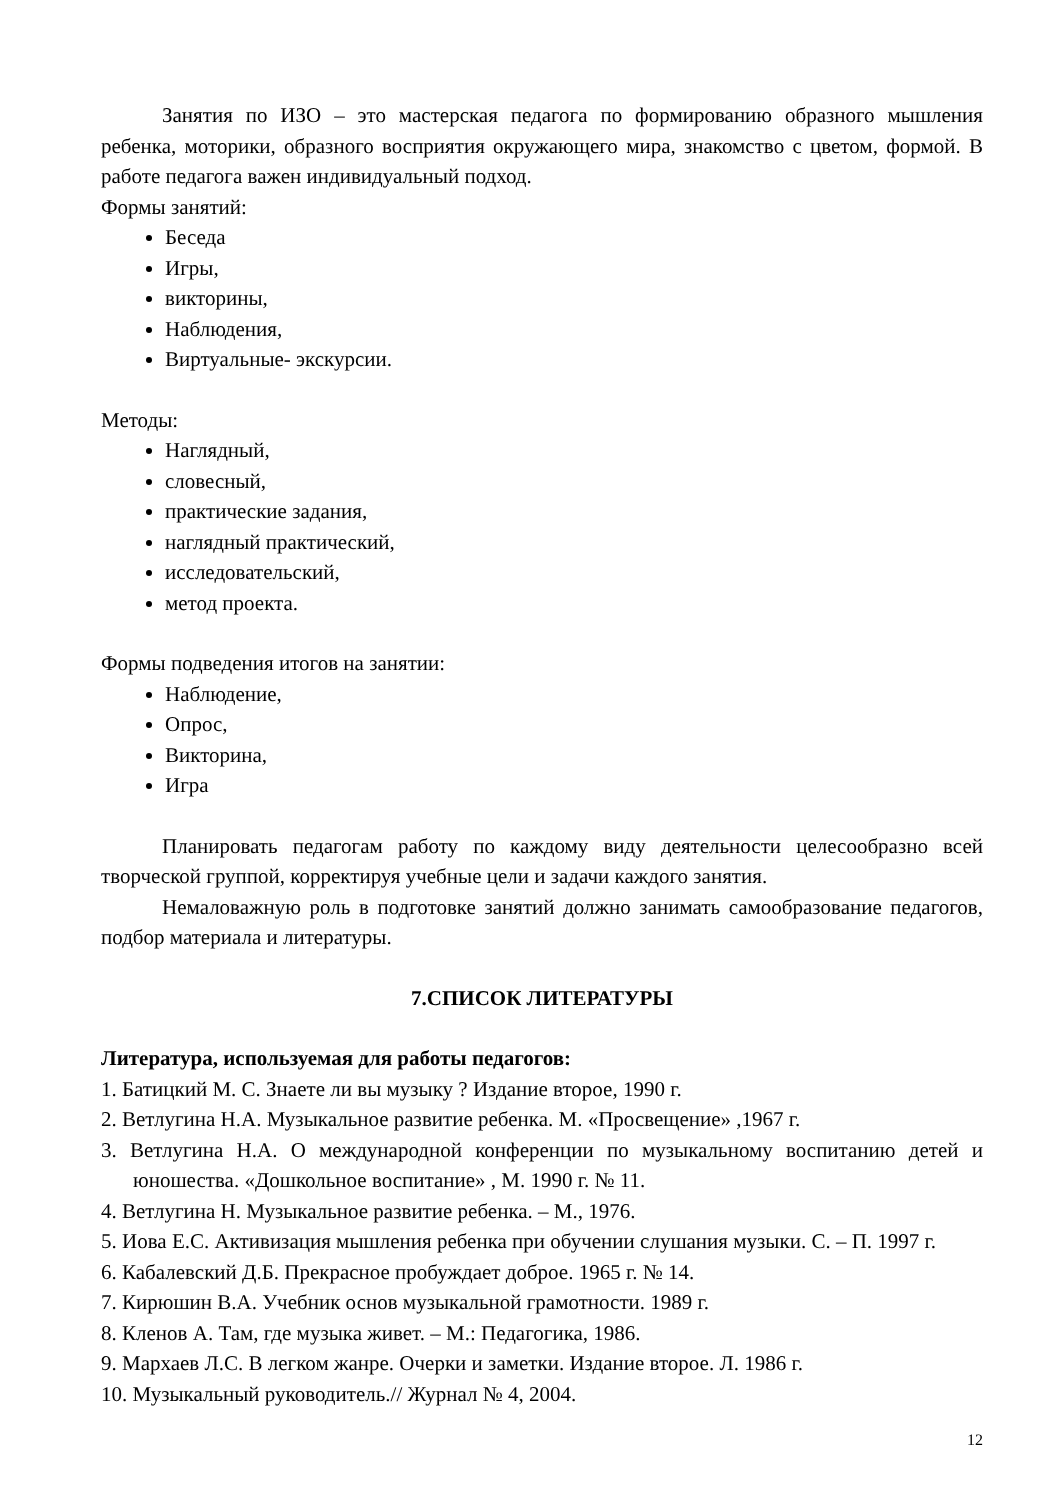Занятия по ИЗО – это мастерская педагога по формированию образного мышления ребенка, моторики, образного восприятия окружающего мира, знакомство с цветом, формой. В работе педагога важен индивидуальный подход.
Формы занятий:
Беседа
Игры,
викторины,
Наблюдения,
Виртуальные- экскурсии.
Методы:
Наглядный,
словесный,
практические задания,
наглядный практический,
исследовательский,
метод проекта.
Формы подведения итогов на занятии:
Наблюдение,
Опрос,
Викторина,
Игра
Планировать педагогам работу по каждому виду деятельности целесообразно всей творческой группой, корректируя учебные цели и задачи каждого занятия.
Немаловажную роль в подготовке занятий должно занимать самообразование педагогов, подбор материала и литературы.
7.СПИСОК ЛИТЕРАТУРЫ
Литература, используемая для работы педагогов:
1. Батицкий М. С. Знаете ли вы музыку ? Издание второе, 1990 г.
2. Ветлугина Н.А. Музыкальное развитие ребенка. М. «Просвещение» ,1967 г.
3. Ветлугина Н.А. О международной конференции по музыкальному воспитанию детей и юношества. «Дошкольное воспитание» , М. 1990 г. № 11.
4. Ветлугина Н. Музыкальное развитие ребенка. – М., 1976.
5. Иова Е.С. Активизация мышления ребенка при обучении слушания музыки. С. – П. 1997 г.
6. Кабалевский Д.Б. Прекрасное пробуждает доброе. 1965 г. № 14.
7. Кирюшин В.А. Учебник основ музыкальной грамотности. 1989 г.
8. Кленов А. Там, где музыка живет. – М.: Педагогика, 1986.
9. Мархаев Л.С. В легком жанре. Очерки и заметки. Издание второе. Л. 1986 г.
10. Музыкальный руководитель.// Журнал № 4, 2004.
12